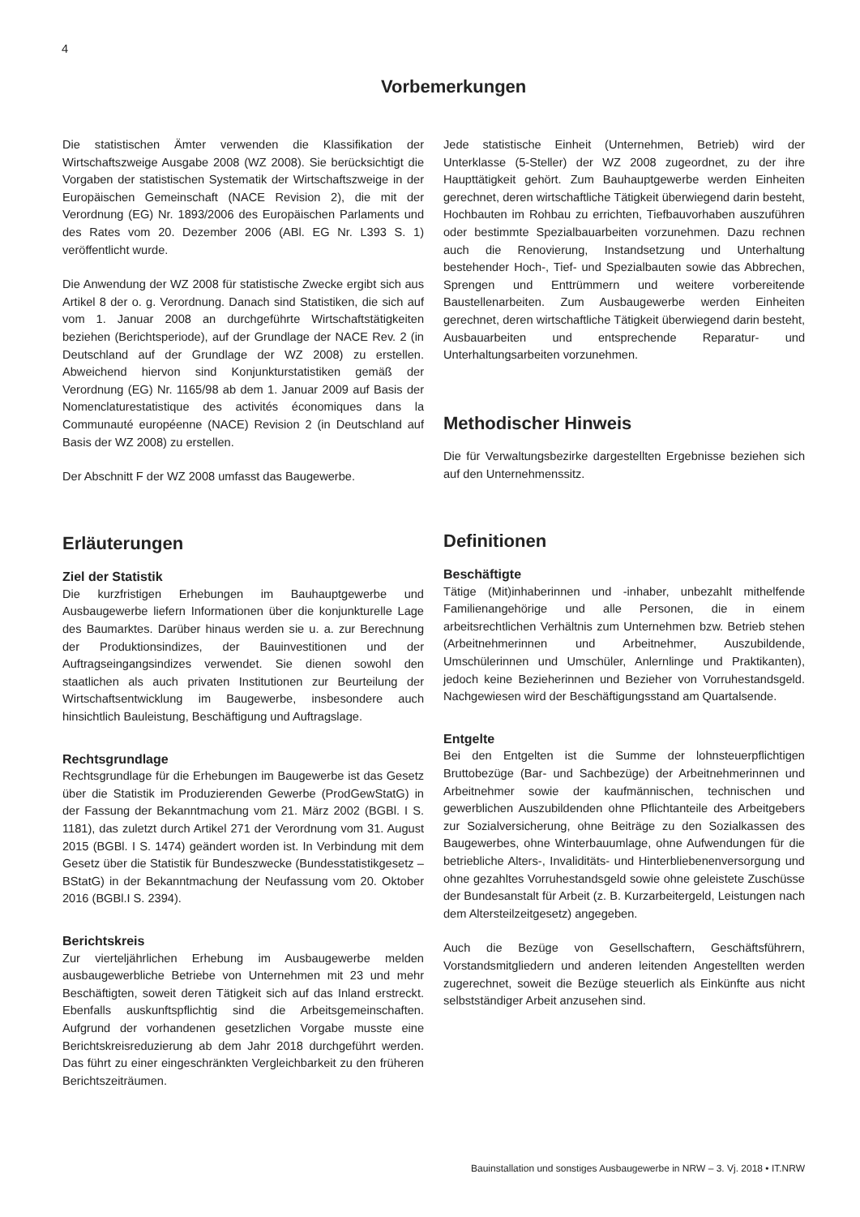4
Vorbemerkungen
Die statistischen Ämter verwenden die Klassifikation der Wirtschaftszweige Ausgabe 2008 (WZ 2008). Sie berücksichtigt die Vorgaben der statistischen Systematik der Wirtschaftszweige in der Europäischen Gemeinschaft (NACE Revision 2), die mit der Verordnung (EG) Nr. 1893/2006 des Europäischen Parlaments und des Rates vom 20. Dezember 2006 (ABl. EG Nr. L393 S. 1) veröffentlicht wurde.
Die Anwendung der WZ 2008 für statistische Zwecke ergibt sich aus Artikel 8 der o. g. Verordnung. Danach sind Statistiken, die sich auf vom 1. Januar 2008 an durchgeführte Wirtschaftstätigkeiten beziehen (Berichtsperiode), auf der Grundlage der NACE Rev. 2 (in Deutschland auf der Grundlage der WZ 2008) zu erstellen. Abweichend hiervon sind Konjunkturstatistiken gemäß der Verordnung (EG) Nr. 1165/98 ab dem 1. Januar 2009 auf Basis der Nomenclaturestatistique des activités économiques dans la Communauté européenne (NACE) Revision 2 (in Deutschland auf Basis der WZ 2008) zu erstellen.
Der Abschnitt F der WZ 2008 umfasst das Baugewerbe.
Erläuterungen
Ziel der Statistik
Die kurzfristigen Erhebungen im Bauhauptgewerbe und Ausbaugewerbe liefern Informationen über die konjunkturelle Lage des Baumarktes. Darüber hinaus werden sie u. a. zur Berechnung der Produktionsindizes, der Bauinvestitionen und der Auftragseingangsindizes verwendet. Sie dienen sowohl den staatlichen als auch privaten Institutionen zur Beurteilung der Wirtschaftsentwicklung im Baugewerbe, insbesondere auch hinsichtlich Bauleistung, Beschäftigung und Auftragslage.
Rechtsgrundlage
Rechtsgrundlage für die Erhebungen im Baugewerbe ist das Gesetz über die Statistik im Produzierenden Gewerbe (ProdGewStatG) in der Fassung der Bekanntmachung vom 21. März 2002 (BGBl. I S. 1181), das zuletzt durch Artikel 271 der Verordnung vom 31. August 2015 (BGBl. I S. 1474) geändert worden ist. In Verbindung mit dem Gesetz über die Statistik für Bundeszwecke (Bundesstatistikgesetz – BStatG) in der Bekanntmachung der Neufassung vom 20. Oktober 2016 (BGBl.I S. 2394).
Berichtskreis
Zur vierteljährlichen Erhebung im Ausbaugewerbe melden ausbaugewerbliche Betriebe von Unternehmen mit 23 und mehr Beschäftigten, soweit deren Tätigkeit sich auf das Inland erstreckt. Ebenfalls auskunftspflichtig sind die Arbeitsgemeinschaften. Aufgrund der vorhandenen gesetzlichen Vorgabe musste eine Berichtskreisreduzierung ab dem Jahr 2018 durchgeführt werden. Das führt zu einer eingeschränkten Vergleichbarkeit zu den früheren Berichtszeiträumen.
Jede statistische Einheit (Unternehmen, Betrieb) wird der Unterklasse (5-Steller) der WZ 2008 zugeordnet, zu der ihre Haupttätigkeit gehört. Zum Bauhauptgewerbe werden Einheiten gerechnet, deren wirtschaftliche Tätigkeit überwiegend darin besteht, Hochbauten im Rohbau zu errichten, Tiefbauvorhaben auszuführen oder bestimmte Spezialbauarbeiten vorzunehmen. Dazu rechnen auch die Renovierung, Instandsetzung und Unterhaltung bestehender Hoch-, Tief- und Spezialbauten sowie das Abbrechen, Sprengen und Enttrümmern und weitere vorbereitende Baustellenarbeiten. Zum Ausbaugewerbe werden Einheiten gerechnet, deren wirtschaftliche Tätigkeit überwiegend darin besteht, Ausbauarbeiten und entsprechende Reparatur- und Unterhaltungsarbeiten vorzunehmen.
Methodischer Hinweis
Die für Verwaltungsbezirke dargestellten Ergebnisse beziehen sich auf den Unternehmenssitz.
Definitionen
Beschäftigte
Tätige (Mit)inhaberinnen und -inhaber, unbezahlt mithelfende Familienangehörige und alle Personen, die in einem arbeitsrechtlichen Verhältnis zum Unternehmen bzw. Betrieb stehen (Arbeitnehmerinnen und Arbeitnehmer, Auszubildende, Umschülerinnen und Umschüler, Anlernlinge und Praktikanten), jedoch keine Bezieherinnen und Bezieher von Vorruhestandsgeld. Nachgewiesen wird der Beschäftigungsstand am Quartalsende.
Entgelte
Bei den Entgelten ist die Summe der lohnsteuerpflichtigen Bruttobezüge (Bar- und Sachbezüge) der Arbeitnehmerinnen und Arbeitnehmer sowie der kaufmännischen, technischen und gewerblichen Auszubildenden ohne Pflichtanteile des Arbeitgebers zur Sozialversicherung, ohne Beiträge zu den Sozialkassen des Baugewerbes, ohne Winterbauumlage, ohne Aufwendungen für die betriebliche Alters-, Invaliditäts- und Hinterbliebenenversorgung und ohne gezahltes Vorruhestandsgeld sowie ohne geleistete Zuschüsse der Bundesanstalt für Arbeit (z. B. Kurzarbeitergeld, Leistungen nach dem Altersteilzeitgesetz) angegeben.
Auch die Bezüge von Gesellschaftern, Geschäftsführern, Vorstandsmitgliedern und anderen leitenden Angestellten werden zugerechnet, soweit die Bezüge steuerlich als Einkünfte aus nicht selbstständiger Arbeit anzusehen sind.
Bauinstallation und sonstiges Ausbaugewerbe in NRW – 3. Vj. 2018 • IT.NRW